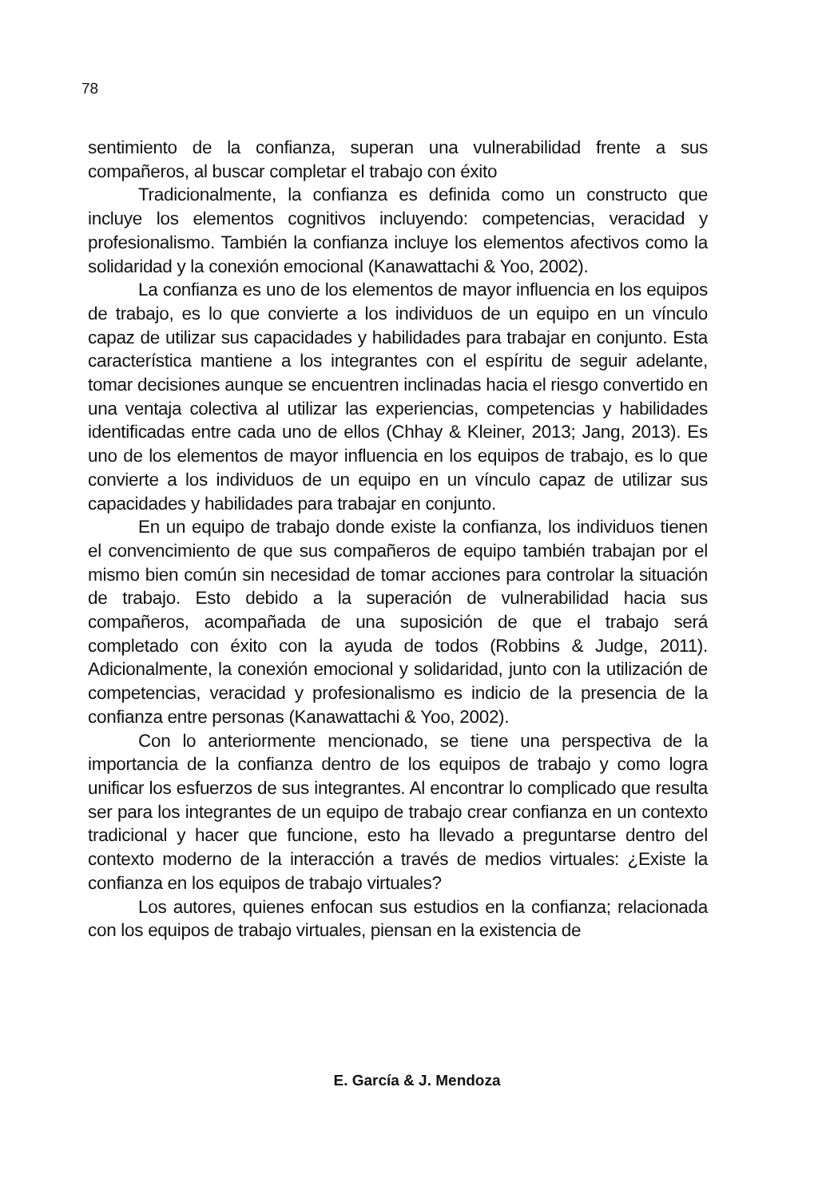78
sentimiento de la confianza, superan una vulnerabilidad frente a sus compañeros, al buscar completar el trabajo con éxito
Tradicionalmente, la confianza es definida como un constructo que incluye los elementos cognitivos incluyendo: competencias, veracidad y profesionalismo. También la confianza incluye los elementos afectivos como la solidaridad y la conexión emocional (Kanawattachi & Yoo, 2002).
La confianza es uno de los elementos de mayor influencia en los equipos de trabajo, es lo que convierte a los individuos de un equipo en un vínculo capaz de utilizar sus capacidades y habilidades para trabajar en conjunto. Esta característica mantiene a los integrantes con el espíritu de seguir adelante, tomar decisiones aunque se encuentren inclinadas hacia el riesgo convertido en una ventaja colectiva al utilizar las experiencias, competencias y habilidades identificadas entre cada uno de ellos (Chhay & Kleiner, 2013; Jang, 2013). Es uno de los elementos de mayor influencia en los equipos de trabajo, es lo que convierte a los individuos de un equipo en un vínculo capaz de utilizar sus capacidades y habilidades para trabajar en conjunto.
En un equipo de trabajo donde existe la confianza, los individuos tienen el convencimiento de que sus compañeros de equipo también trabajan por el mismo bien común sin necesidad de tomar acciones para controlar la situación de trabajo. Esto debido a la superación de vulnerabilidad hacia sus compañeros, acompañada de una suposición de que el trabajo será completado con éxito con la ayuda de todos (Robbins & Judge, 2011). Adicionalmente, la conexión emocional y solidaridad, junto con la utilización de competencias, veracidad y profesionalismo es indicio de la presencia de la confianza entre personas (Kanawattachi & Yoo, 2002).
Con lo anteriormente mencionado, se tiene una perspectiva de la importancia de la confianza dentro de los equipos de trabajo y como logra unificar los esfuerzos de sus integrantes. Al encontrar lo complicado que resulta ser para los integrantes de un equipo de trabajo crear confianza en un contexto tradicional y hacer que funcione, esto ha llevado a preguntarse dentro del contexto moderno de la interacción a través de medios virtuales: ¿Existe la confianza en los equipos de trabajo virtuales?
Los autores, quienes enfocan sus estudios en la confianza; relacionada con los equipos de trabajo virtuales, piensan en la existencia de
E. García & J. Mendoza